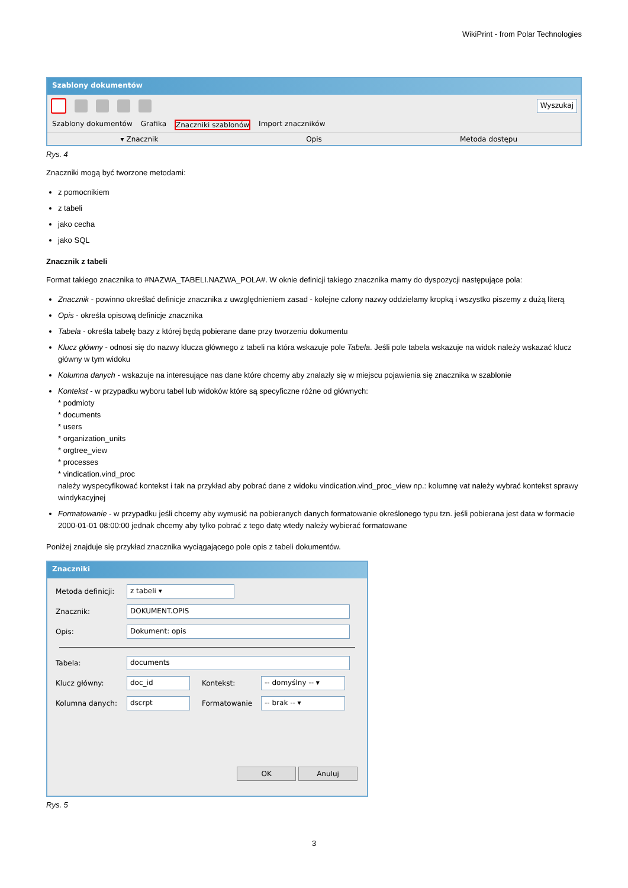WikiPrint - from Polar Technologies
Szablony dokumentów
Wyszukaj
Szablony dokumentów Grafika Znaczniki szablonów Import znaczników
▾ Znacznik Opis Metoda dostępu
Rys. 4
Znaczniki mogą być tworzone metodami:
z pomocnikiem
z tabeli
jako cecha
jako SQL
Znacznik z tabeli
Format takiego znacznika to #NAZWA_TABELI.NAZWA_POLA#. W oknie definicji takiego znacznika mamy do dyspozycji następujące pola:
Znacznik - powinno określać definicje znacznika z uwzględnieniem zasad - kolejne człony nazwy oddzielamy kropką i wszystko piszemy z dużą literą
Opis - określa opisową definicje znacznika
Tabela - określa tabelę bazy z której będą pobierane dane przy tworzeniu dokumentu
Klucz główny - odnosi się do nazwy klucza głównego z tabeli na która wskazuje pole Tabela. Jeśli pole tabela wskazuje na widok należy wskazać klucz główny w tym widoku
Kolumna danych - wskazuje na interesujące nas dane które chcemy aby znalazły się w miejscu pojawienia się znacznika w szablonie
Kontekst - w przypadku wyboru tabel lub widoków które są specyficzne różne od głównych:
* podmioty
* documents
* users
* organization_units
* orgtree_view
* processes
* vindication.vind_proc
należy wyspecyfikować kontekst i tak na przykład aby pobrać dane z widoku vindication.vind_proc_view np.: kolumnę vat należy wybrać kontekst sprawy windykacyjnej
Formatowanie - w przypadku jeśli chcemy aby wymusić na pobieranych danych formatowanie określonego typu tzn. jeśli pobierana jest data w formacie 2000-01-01 08:00:00 jednak chcemy aby tylko pobrać z tego datę wtedy należy wybierać formatowane
Poniżej znajduje się przykład znacznika wyciągającego pole opis z tabeli dokumentów.
Znaczniki
Metoda definicji:
z tabeli ▾
Znacznik:
DOKUMENT.OPIS
Opis:
Dokument: opis
Tabela:
documents
Klucz główny:
doc_id
Kontekst:
-- domyślny -- ▾
Kolumna danych:
dscrpt
Formatowanie
-- brak -- ▾
OK Anuluj
Rys. 5
3